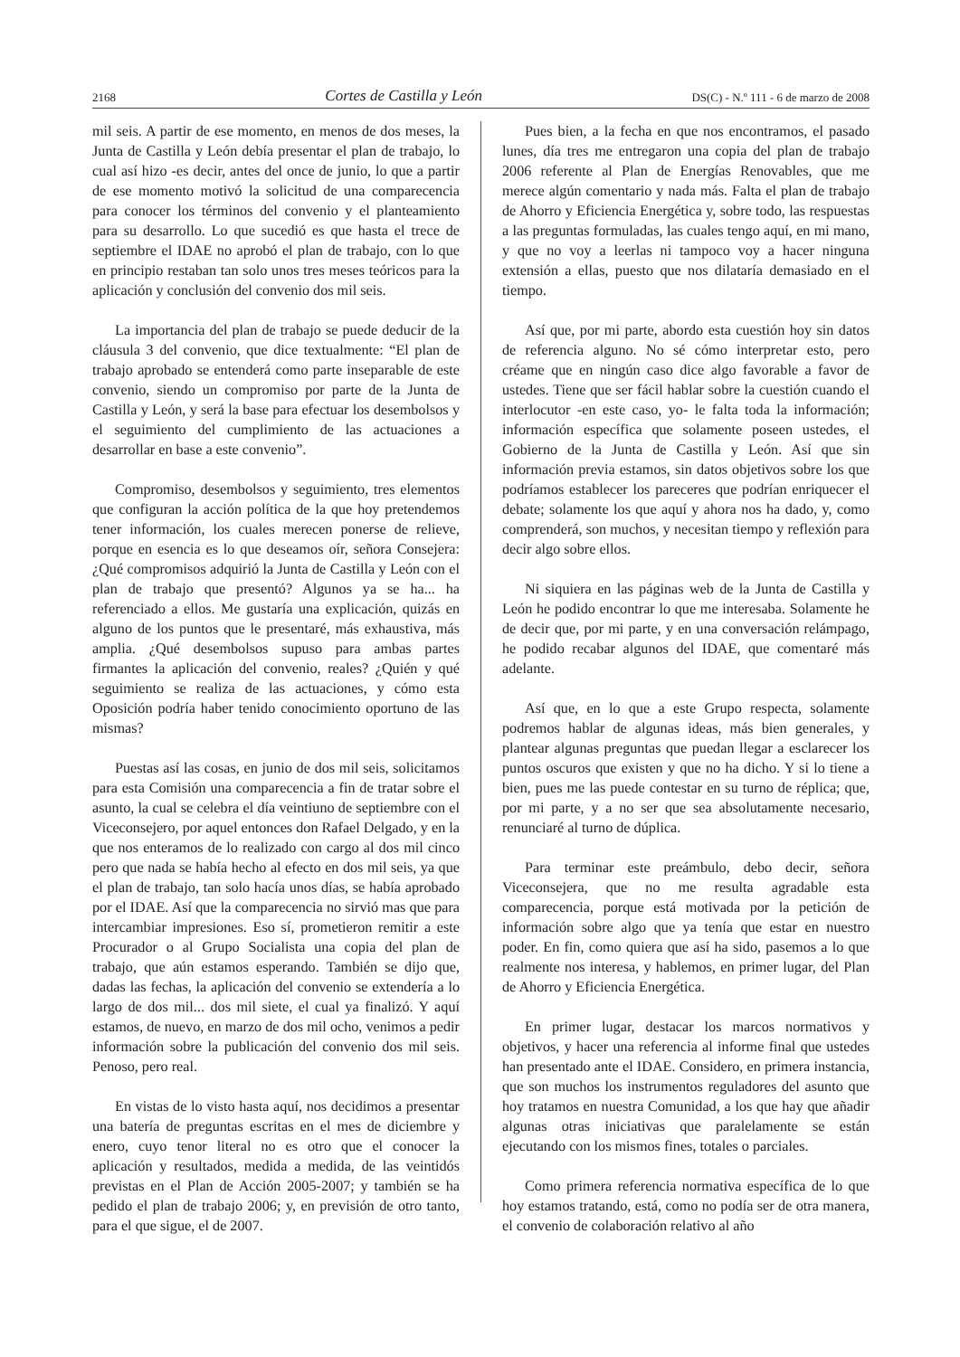2168 Cortes de Castilla y León DS(C) - N.º 111 - 6 de marzo de 2008
mil seis. A partir de ese momento, en menos de dos meses, la Junta de Castilla y León debía presentar el plan de trabajo, lo cual así hizo -es decir, antes del once de junio, lo que a partir de ese momento motivó la solicitud de una comparecencia para conocer los términos del convenio y el planteamiento para su desarrollo. Lo que sucedió es que hasta el trece de septiembre el IDAE no aprobó el plan de trabajo, con lo que en principio restaban tan solo unos tres meses teóricos para la aplicación y conclusión del convenio dos mil seis.
La importancia del plan de trabajo se puede deducir de la cláusula 3 del convenio, que dice textualmente: “El plan de trabajo aprobado se entenderá como parte inseparable de este convenio, siendo un compromiso por parte de la Junta de Castilla y León, y será la base para efectuar los desembolsos y el seguimiento del cumplimiento de las actuaciones a desarrollar en base a este convenio”.
Compromiso, desembolsos y seguimiento, tres elementos que configuran la acción política de la que hoy pretendemos tener información, los cuales merecen ponerse de relieve, porque en esencia es lo que deseamos oír, señora Consejera: ¿Qué compromisos adquirió la Junta de Castilla y León con el plan de trabajo que presentó? Algunos ya se ha... ha referenciado a ellos. Me gustaría una explicación, quizás en alguno de los puntos que le presentaré, más exhaustiva, más amplia. ¿Qué desembolsos supuso para ambas partes firmantes la aplicación del convenio, reales? ¿Quién y qué seguimiento se realiza de las actuaciones, y cómo esta Oposición podría haber tenido conocimiento oportuno de las mismas?
Puestas así las cosas, en junio de dos mil seis, solicitamos para esta Comisión una comparecencia a fin de tratar sobre el asunto, la cual se celebra el día veintiuno de septiembre con el Viceconsejero, por aquel entonces don Rafael Delgado, y en la que nos enteramos de lo realizado con cargo al dos mil cinco pero que nada se había hecho al efecto en dos mil seis, ya que el plan de trabajo, tan solo hacía unos días, se había aprobado por el IDAE. Así que la comparecencia no sirvió mas que para intercambiar impresiones. Eso sí, prometieron remitir a este Procurador o al Grupo Socialista una copia del plan de trabajo, que aún estamos esperando. También se dijo que, dadas las fechas, la aplicación del convenio se extendería a lo largo de dos mil... dos mil siete, el cual ya finalizó. Y aquí estamos, de nuevo, en marzo de dos mil ocho, venimos a pedir información sobre la publicación del convenio dos mil seis. Penoso, pero real.
En vistas de lo visto hasta aquí, nos decidimos a presentar una batería de preguntas escritas en el mes de diciembre y enero, cuyo tenor literal no es otro que el conocer la aplicación y resultados, medida a medida, de las veintidós previstas en el Plan de Acción 2005-2007; y también se ha pedido el plan de trabajo 2006; y, en previsión de otro tanto, para el que sigue, el de 2007.
Pues bien, a la fecha en que nos encontramos, el pasado lunes, día tres me entregaron una copia del plan de trabajo 2006 referente al Plan de Energías Renovables, que me merece algún comentario y nada más. Falta el plan de trabajo de Ahorro y Eficiencia Energética y, sobre todo, las respuestas a las preguntas formuladas, las cuales tengo aquí, en mi mano, y que no voy a leerlas ni tampoco voy a hacer ninguna extensión a ellas, puesto que nos dilataría demasiado en el tiempo.
Así que, por mi parte, abordo esta cuestión hoy sin datos de referencia alguno. No sé cómo interpretar esto, pero créame que en ningún caso dice algo favorable a favor de ustedes. Tiene que ser fácil hablar sobre la cuestión cuando el interlocutor -en este caso, yo- le falta toda la información; información específica que solamente poseen ustedes, el Gobierno de la Junta de Castilla y León. Así que sin información previa estamos, sin datos objetivos sobre los que podríamos establecer los pareceres que podrían enriquecer el debate; solamente los que aquí y ahora nos ha dado, y, como comprenderá, son muchos, y necesitan tiempo y reflexión para decir algo sobre ellos.
Ni siquiera en las páginas web de la Junta de Castilla y León he podido encontrar lo que me interesaba. Solamente he de decir que, por mi parte, y en una conversación relámpago, he podido recabar algunos del IDAE, que comentaré más adelante.
Así que, en lo que a este Grupo respecta, solamente podremos hablar de algunas ideas, más bien generales, y plantear algunas preguntas que puedan llegar a esclarecer los puntos oscuros que existen y que no ha dicho. Y si lo tiene a bien, pues me las puede contestar en su turno de réplica; que, por mi parte, y a no ser que sea absolutamente necesario, renunciaré al turno de dúplica.
Para terminar este preámbulo, debo decir, señora Viceconsejera, que no me resulta agradable esta comparecencia, porque está motivada por la petición de información sobre algo que ya tenía que estar en nuestro poder. En fin, como quiera que así ha sido, pasemos a lo que realmente nos interesa, y hablemos, en primer lugar, del Plan de Ahorro y Eficiencia Energética.
En primer lugar, destacar los marcos normativos y objetivos, y hacer una referencia al informe final que ustedes han presentado ante el IDAE. Considero, en primera instancia, que son muchos los instrumentos reguladores del asunto que hoy tratamos en nuestra Comunidad, a los que hay que añadir algunas otras iniciativas que paralelamente se están ejecutando con los mismos fines, totales o parciales.
Como primera referencia normativa específica de lo que hoy estamos tratando, está, como no podía ser de otra manera, el convenio de colaboración relativo al año